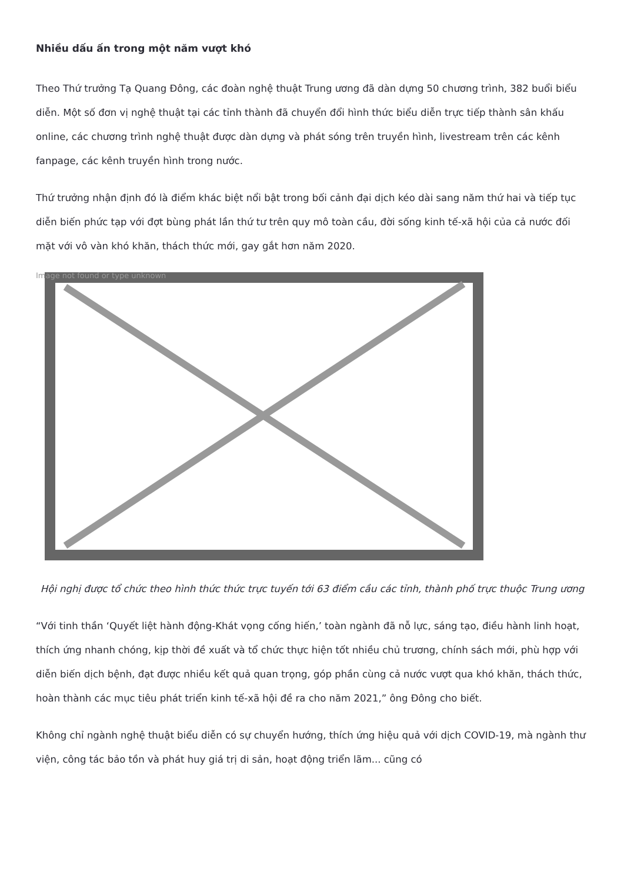Nhiều dấu ấn trong một năm vượt khó
Theo Thứ trưởng Tạ Quang Đông, các đoàn nghệ thuật Trung ương đã dàn dựng 50 chương trình, 382 buổi biểu diễn. Một số đơn vị nghệ thuật tại các tỉnh thành đã chuyển đổi hình thức biểu diễn trực tiếp thành sân khấu online, các chương trình nghệ thuật được dàn dựng và phát sóng trên truyền hình, livestream trên các kênh fanpage, các kênh truyền hình trong nước.
Thứ trưởng nhận định đó là điểm khác biệt nổi bật trong bối cảnh đại dịch kéo dài sang năm thứ hai và tiếp tục diễn biến phức tạp với đợt bùng phát lần thứ tư trên quy mô toàn cầu, đời sống kinh tế-xã hội của cả nước đối mặt với vô vàn khó khăn, thách thức mới, gay gắt hơn năm 2020.
Image not found or type unknown
Hội nghị được tổ chức theo hình thức thức trực tuyến tới 63 điểm cầu các tỉnh, thành phố trực thuộc Trung ương
“Với tinh thần ‘Quyết liệt hành động-Khát vọng cống hiến,’ toàn ngành đã nỗ lực, sáng tạo, điều hành linh hoạt, thích ứng nhanh chóng, kịp thời đề xuất và tổ chức thực hiện tốt nhiều chủ trương, chính sách mới, phù hợp với diễn biến dịch bệnh, đạt được nhiều kết quả quan trọng, góp phần cùng cả nước vượt qua khó khăn, thách thức, hoàn thành các mục tiêu phát triển kinh tế-xã hội đề ra cho năm 2021,” ông Đông cho biết.
Không chỉ ngành nghệ thuật biểu diễn có sự chuyển hướng, thích ứng hiệu quả với dịch COVID-19, mà ngành thư viện, công tác bảo tồn và phát huy giá trị di sản, hoạt động triển lãm... cũng có